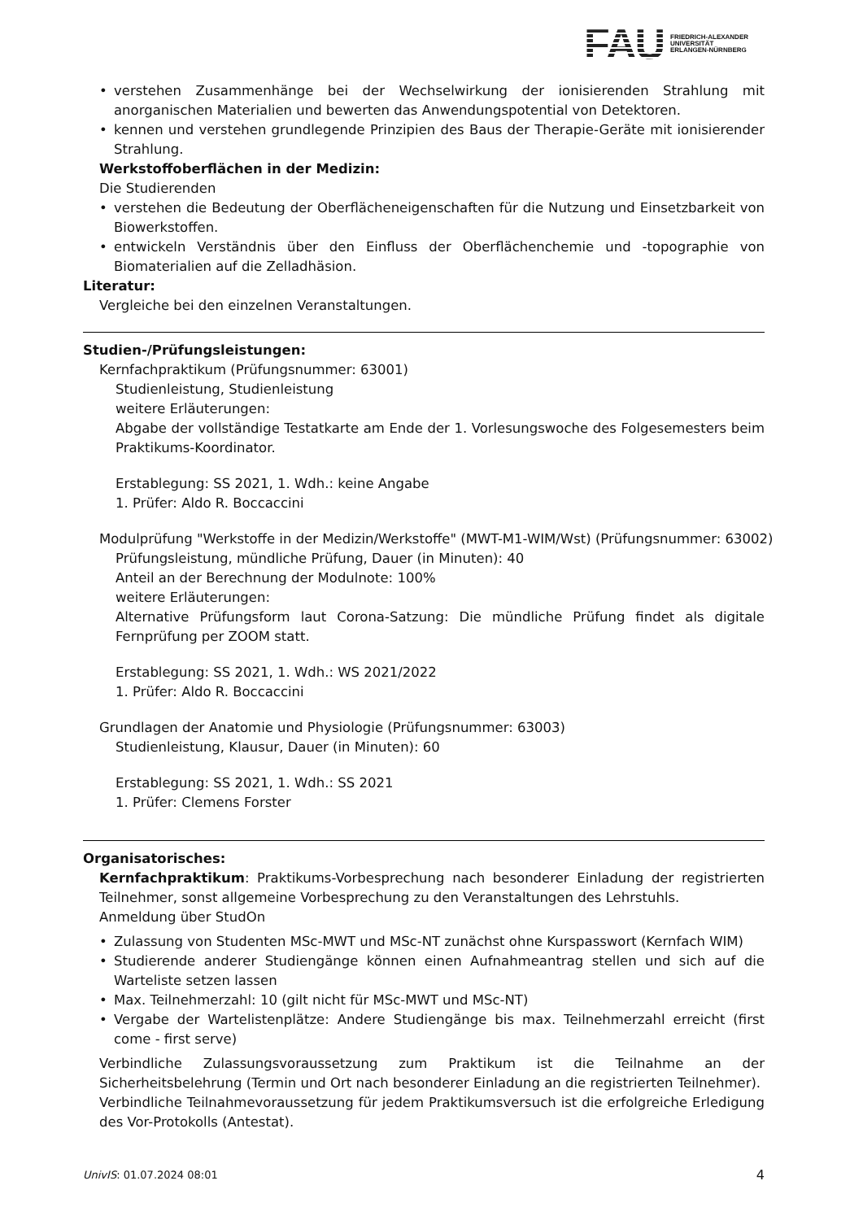FAU
FRIEDRICH-ALEXANDER
UNIVERSITÄT
ERLANGEN-NÜRNBERG
• verstehen Zusammenhänge bei der Wechselwirkung der ionisierenden Strahlung mit anorganischen Materialien und bewerten das Anwendungspotential von Detektoren.
• kennen und verstehen grundlegende Prinzipien des Baus der Therapie-Geräte mit ionisierender Strahlung.
Werkstoffoberflächen in der Medizin:
Die Studierenden
• verstehen die Bedeutung der Oberflächeneigenschaften für die Nutzung und Einsetzbarkeit von Biowerkstoffen.
• entwickeln Verständnis über den Einfluss der Oberflächenchemie und -topographie von Biomaterialien auf die Zelladhäsion.
Literatur:
Vergleiche bei den einzelnen Veranstaltungen.
Studien-/Prüfungsleistungen:
Kernfachpraktikum (Prüfungsnummer: 63001)
Studienleistung, Studienleistung
weitere Erläuterungen:
Abgabe der vollständige Testatkarte am Ende der 1. Vorlesungswoche des Folgesemesters beim Praktikums-Koordinator.
Erstablegung: SS 2021, 1. Wdh.: keine Angabe
1. Prüfer: Aldo R. Boccaccini
Modulprüfung "Werkstoffe in der Medizin/Werkstoffe" (MWT-M1-WIM/Wst) (Prüfungsnummer: 63002)
Prüfungsleistung, mündliche Prüfung, Dauer (in Minuten): 40
Anteil an der Berechnung der Modulnote: 100%
weitere Erläuterungen:
Alternative Prüfungsform laut Corona-Satzung: Die mündliche Prüfung findet als digitale Fernprüfung per ZOOM statt.
Erstablegung: SS 2021, 1. Wdh.: WS 2021/2022
1. Prüfer: Aldo R. Boccaccini
Grundlagen der Anatomie und Physiologie (Prüfungsnummer: 63003)
Studienleistung, Klausur, Dauer (in Minuten): 60
Erstablegung: SS 2021, 1. Wdh.: SS 2021
1. Prüfer: Clemens Forster
Organisatorisches:
Kernfachpraktikum: Praktikums-Vorbesprechung nach besonderer Einladung der registrierten Teilnehmer, sonst allgemeine Vorbesprechung zu den Veranstaltungen des Lehrstuhls.
Anmeldung über StudOn
• Zulassung von Studenten MSc-MWT und MSc-NT zunächst ohne Kurspasswort (Kernfach WIM)
• Studierende anderer Studiengänge können einen Aufnahmeantrag stellen und sich auf die Warteliste setzen lassen
• Max. Teilnehmerzahl: 10 (gilt nicht für MSc-MWT und MSc-NT)
• Vergabe der Wartelistenplätze: Andere Studiengänge bis max. Teilnehmerzahl erreicht (first come - first serve)
Verbindliche Zulassungsvoraussetzung zum Praktikum ist die Teilnahme an der Sicherheitsbelehrung (Termin und Ort nach besonderer Einladung an die registrierten Teilnehmer).
Verbindliche Teilnahmevoraussetzung für jedem Praktikumsversuch ist die erfolgreiche Erledigung des Vor-Protokolls (Antestat).
UnivIS: 01.07.2024 08:01 4